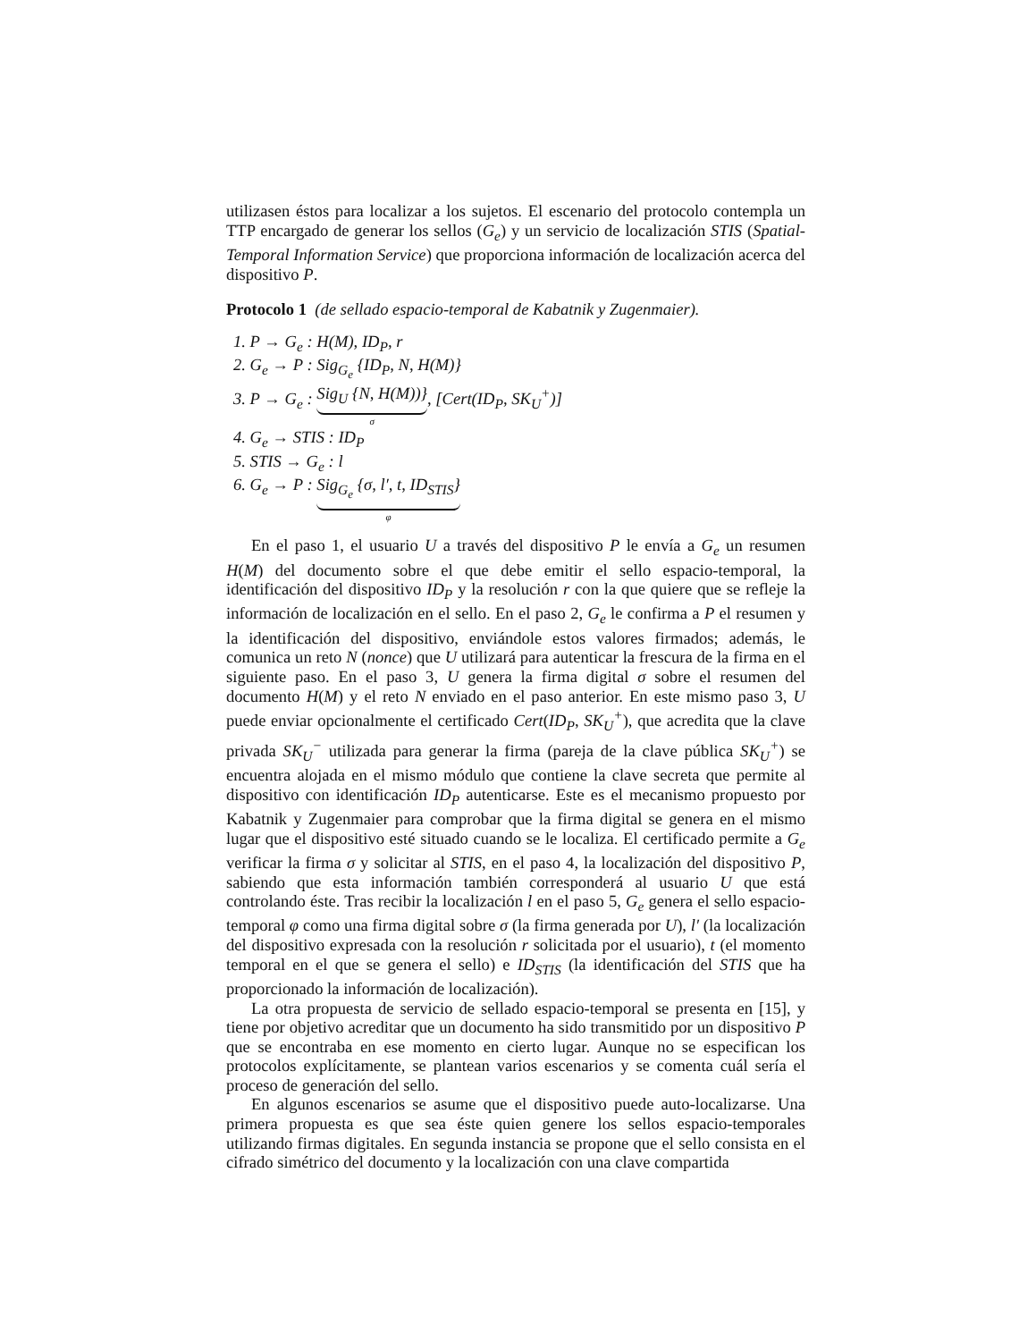utilizasen éstos para localizar a los sujetos. El escenario del protocolo contempla un TTP encargado de generar los sellos (G<sub>e</sub>) y un servicio de localización STIS (Spatial-Temporal Information Service) que proporciona información de localización acerca del dispositivo P.
Protocolo 1 (de sellado espacio-temporal de Kabatnik y Zugenmaier).
1. P → G<sub>e</sub> : H(M), ID<sub>P</sub>, r
2. G<sub>e</sub> → P : Sig<sub>G<sub>e</sub></sub> {ID<sub>P</sub>, N, H(M)}
3. P → G<sub>e</sub> : Sig<sub>U</sub> {N, H(M))} σ, [Cert(ID<sub>P</sub>, SK<sub>U</sub><sup>+</sup>)]
4. G<sub>e</sub> → STIS : ID<sub>P</sub>
5. STIS → G<sub>e</sub> : l
6. G<sub>e</sub> → P : Sig<sub>G<sub>e</sub></sub> {σ, l′, t, ID<sub>STIS</sub>} φ
En el paso 1, el usuario U a través del dispositivo P le envía a G<sub>e</sub> un resumen H(M) del documento sobre el que debe emitir el sello espacio-temporal, la identificación del dispositivo ID<sub>P</sub> y la resolución r con la que quiere que se refleje la información de localización en el sello. En el paso 2, G<sub>e</sub> le confirma a P el resumen y la identificación del dispositivo, enviándole estos valores firmados; además, le comunica un reto N (nonce) que U utilizará para autenticar la frescura de la firma en el siguiente paso. En el paso 3, U genera la firma digital σ sobre el resumen del documento H(M) y el reto N enviado en el paso anterior. En este mismo paso 3, U puede enviar opcionalmente el certificado Cert(ID<sub>P</sub>, SK<sub>U</sub><sup>+</sup>), que acredita que la clave privada SK<sub>U</sub><sup>−</sup> utilizada para generar la firma (pareja de la clave pública SK<sub>U</sub><sup>+</sup>) se encuentra alojada en el mismo módulo que contiene la clave secreta que permite al dispositivo con identificación ID<sub>P</sub> autenticarse. Este es el mecanismo propuesto por Kabatnik y Zugenmaier para comprobar que la firma digital se genera en el mismo lugar que el dispositivo esté situado cuando se le localiza. El certificado permite a G<sub>e</sub> verificar la firma σ y solicitar al STIS, en el paso 4, la localización del dispositivo P, sabiendo que esta información también corresponderá al usuario U que está controlando éste. Tras recibir la localización l en el paso 5, G<sub>e</sub> genera el sello espacio-temporal φ como una firma digital sobre σ (la firma generada por U), l′ (la localización del dispositivo expresada con la resolución r solicitada por el usuario), t (el momento temporal en el que se genera el sello) e ID<sub>STIS</sub> (la identificación del STIS que ha proporcionado la información de localización).
La otra propuesta de servicio de sellado espacio-temporal se presenta en [15], y tiene por objetivo acreditar que un documento ha sido transmitido por un dispositivo P que se encontraba en ese momento en cierto lugar. Aunque no se especifican los protocolos explícitamente, se plantean varios escenarios y se comenta cuál sería el proceso de generación del sello.
En algunos escenarios se asume que el dispositivo puede auto-localizarse. Una primera propuesta es que sea éste quien genere los sellos espacio-temporales utilizando firmas digitales. En segunda instancia se propone que el sello consista en el cifrado simétrico del documento y la localización con una clave compartida